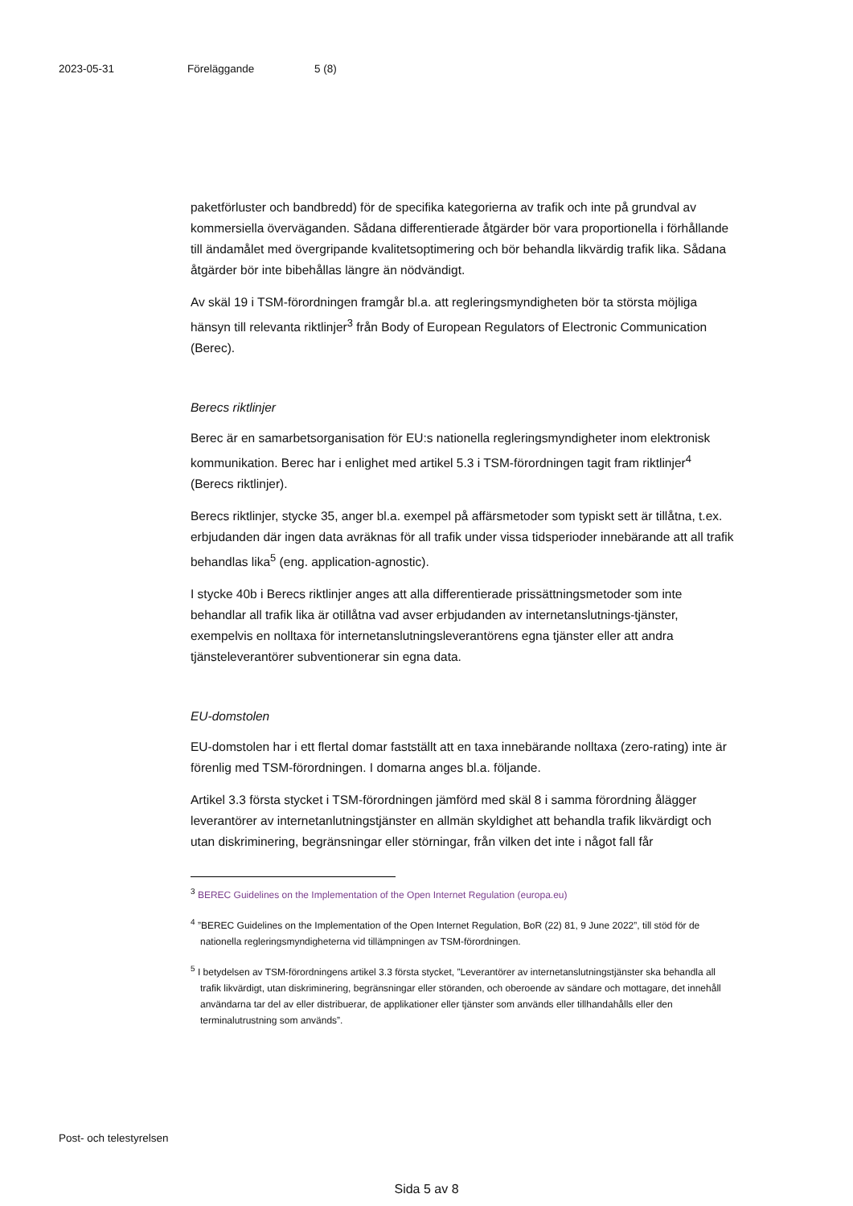2023-05-31 Föreläggande 5 (8)
paketförluster och bandbredd) för de specifika kategorierna av trafik och inte på grundval av kommersiella överväganden. Sådana differentierade åtgärder bör vara proportionella i förhållande till ändamålet med övergripande kvalitetsoptimering och bör behandla likvärdig trafik lika. Sådana åtgärder bör inte bibehållas längre än nödvändigt.
Av skäl 19 i TSM-förordningen framgår bl.a. att regleringsmyndigheten bör ta största möjliga hänsyn till relevanta riktlinjer<sup>3</sup> från Body of European Regulators of Electronic Communication (Berec).
Berecs riktlinjer
Berec är en samarbetsorganisation för EU:s nationella regleringsmyndigheter inom elektronisk kommunikation. Berec har i enlighet med artikel 5.3 i TSM-förordningen tagit fram riktlinjer<sup>4</sup> (Berecs riktlinjer).
Berecs riktlinjer, stycke 35, anger bl.a. exempel på affärsmetoder som typiskt sett är tillåtna, t.ex. erbjudanden där ingen data avräknas för all trafik under vissa tidsperioder innebärande att all trafik behandlas lika<sup>5</sup> (eng. application-agnostic).
I stycke 40b i Berecs riktlinjer anges att alla differentierade prissättningsmetoder som inte behandlar all trafik lika är otillåtna vad avser erbjudanden av internetanslutnings-tjänster, exempelvis en nolltaxa för internetanslutningsleverantörens egna tjänster eller att andra tjänsteleverantörer subventionerar sin egna data.
EU-domstolen
EU-domstolen har i ett flertal domar fastställt att en taxa innebärande nolltaxa (zero-rating) inte är förenlig med TSM-förordningen. I domarna anges bl.a. följande.
Artikel 3.3 första stycket i TSM-förordningen jämförd med skäl 8 i samma förordning ålägger leverantörer av internetanlutningstjänster en allmän skyldighet att behandla trafik likvärdigt och utan diskriminering, begränsningar eller störningar, från vilken det inte i något fall får
<sup>3</sup> BEREC Guidelines on the Implementation of the Open Internet Regulation (europa.eu)
<sup>4</sup> ”BEREC Guidelines on the Implementation of the Open Internet Regulation, BoR (22) 81, 9 June 2022”, till stöd för de nationella regleringsmyndigheterna vid tillämpningen av TSM-förordningen.
<sup>5</sup> I betydelsen av TSM-förordningens artikel 3.3 första stycket, ”Leverantörer av internetanslutningstjänster ska behandla all trafik likvärdigt, utan diskriminering, begränsningar eller störanden, och oberoende av sändare och mottagare, det innehåll användarna tar del av eller distribuerar, de applikationer eller tjänster som används eller tillhandahålls eller den terminalutrustning som används”.
Post- och telestyrelsen
Sida 5 av 8